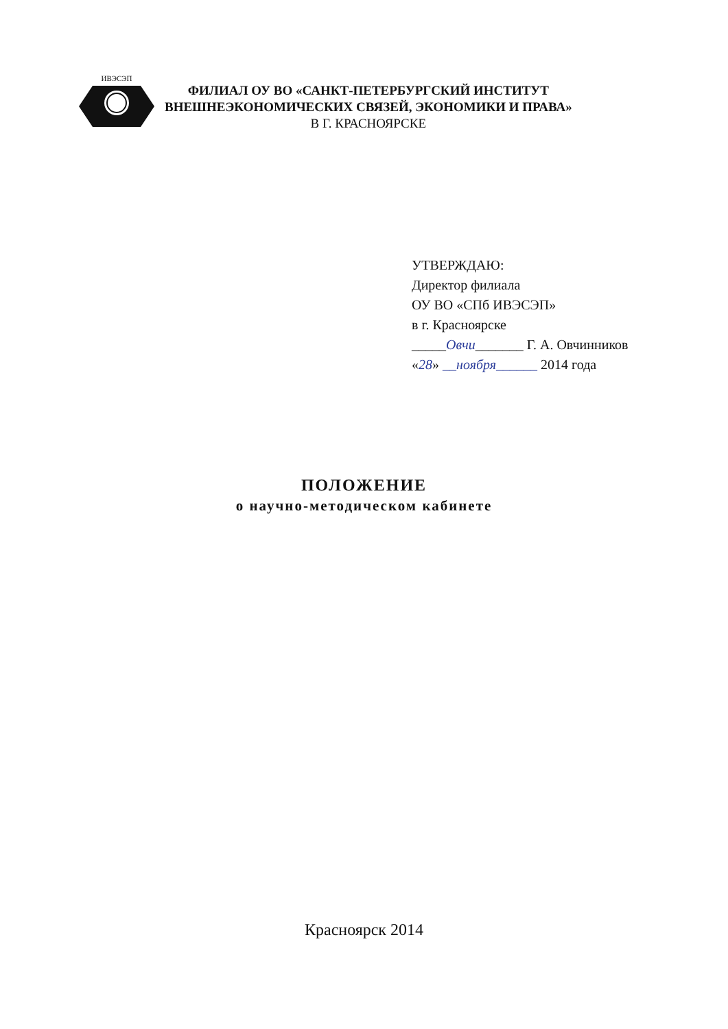ИВЭСЭП
ФИЛИАЛ ОУ ВО «САНКТ-ПЕТЕРБУРГСКИЙ ИНСТИТУТ
ВНЕШНЕЭКОНОМИЧЕСКИХ СВЯЗЕЙ, ЭКОНОМИКИ И ПРАВА»
В Г. КРАСНОЯРСКЕ
УТВЕРЖДАЮ:
Директор филиала
ОУ ВО «СПб ИВЭСЭП»
в г. Красноярске
_____Овчи_______ Г. А. Овчинников
«28» __ноября______ 2014 года
ПОЛОЖЕНИЕ
о научно-методическом кабинете
Красноярск 2014